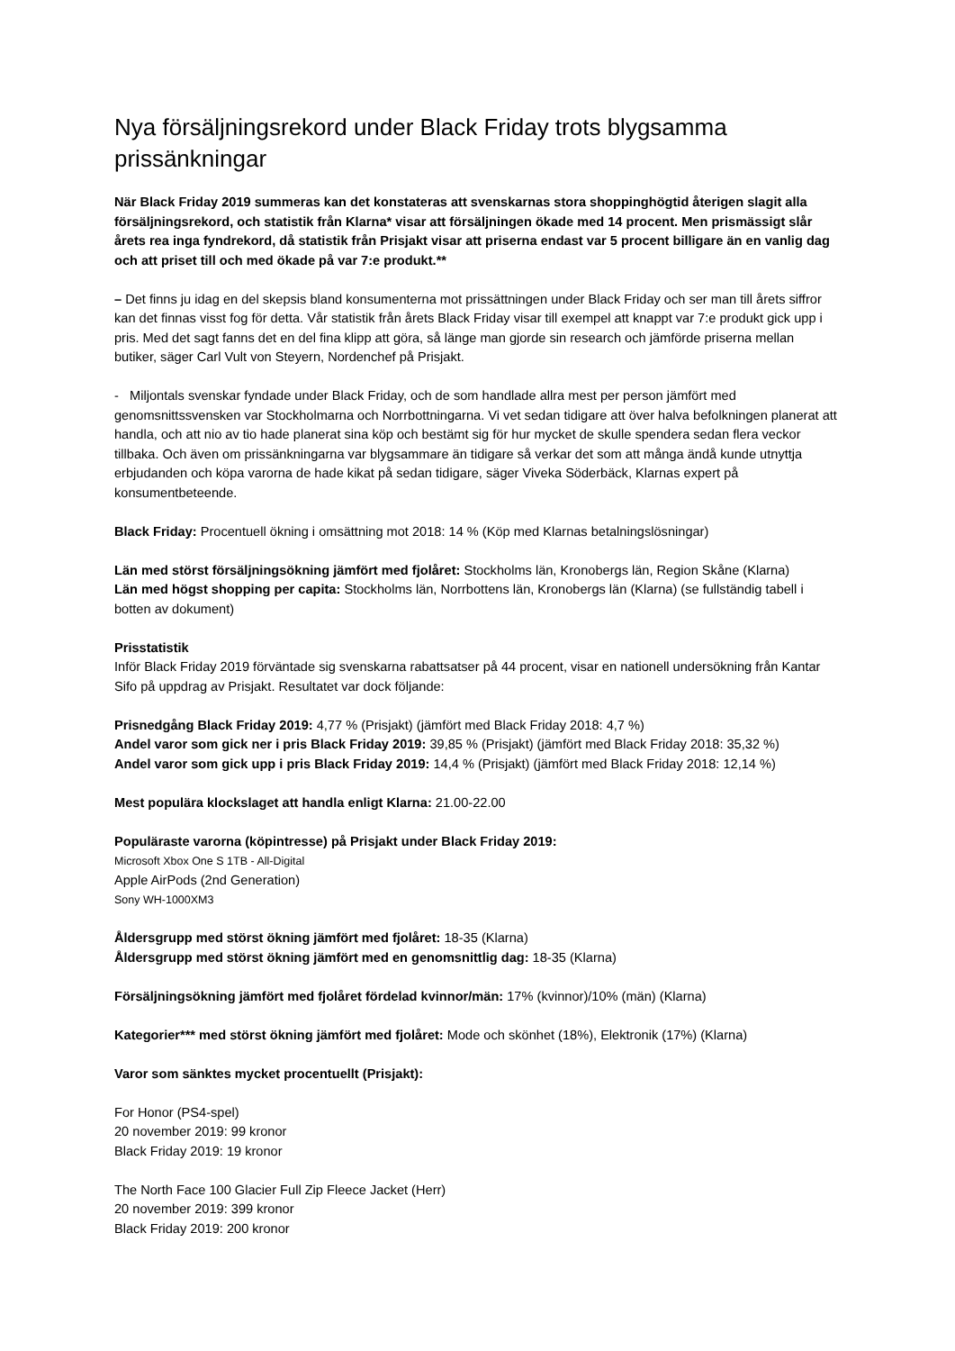Nya försäljningsrekord under Black Friday trots blygsamma prissänkningar
När Black Friday 2019 summeras kan det konstateras att svenskarnas stora shoppinghögtid återigen slagit alla försäljningsrekord, och statistik från Klarna* visar att försäljningen ökade med 14 procent. Men prismässigt slår årets rea inga fyndrekord, då statistik från Prisjakt visar att priserna endast var 5 procent billigare än en vanlig dag och att priset till och med ökade på var 7:e produkt.**
– Det finns ju idag en del skepsis bland konsumenterna mot prissättningen under Black Friday och ser man till årets siffror kan det finnas visst fog för detta. Vår statistik från årets Black Friday visar till exempel att knappt var 7:e produkt gick upp i pris. Med det sagt fanns det en del fina klipp att göra, så länge man gjorde sin research och jämförde priserna mellan butiker, säger Carl Vult von Steyern, Nordenchef på Prisjakt.
- Miljontals svenskar fyndade under Black Friday, och de som handlade allra mest per person jämfört med genomsnittssvensken var Stockholmarna och Norrbottningarna. Vi vet sedan tidigare att över halva befolkningen planerat att handla, och att nio av tio hade planerat sina köp och bestämt sig för hur mycket de skulle spendera sedan flera veckor tillbaka. Och även om prissänkningarna var blygsammare än tidigare så verkar det som att många ändå kunde utnyttja erbjudanden och köpa varorna de hade kikat på sedan tidigare, säger Viveka Söderbäck, Klarnas expert på konsumentbeteende.
Black Friday: Procentuell ökning i omsättning mot 2018: 14 % (Köp med Klarnas betalningslösningar)
Län med störst försäljningsökning jämfört med fjolåret: Stockholms län, Kronobergs län, Region Skåne (Klarna)
Län med högst shopping per capita: Stockholms län, Norrbottens län, Kronobergs län (Klarna) (se fullständig tabell i botten av dokument)
Prisstatistik
Inför Black Friday 2019 förväntade sig svenskarna rabattsatser på 44 procent, visar en nationell undersökning från Kantar Sifo på uppdrag av Prisjakt. Resultatet var dock följande:
Prisnedgång Black Friday 2019: 4,77 % (Prisjakt) (jämfört med Black Friday 2018: 4,7 %)
Andel varor som gick ner i pris Black Friday 2019: 39,85 % (Prisjakt) (jämfört med Black Friday 2018: 35,32 %)
Andel varor som gick upp i pris Black Friday 2019: 14,4 % (Prisjakt) (jämfört med Black Friday 2018: 12,14 %)
Mest populära klockslaget att handla enligt Klarna: 21.00-22.00
Populäraste varorna (köpintresse) på Prisjakt under Black Friday 2019:
Microsoft Xbox One S 1TB - All-Digital
Apple AirPods (2nd Generation)
Sony WH-1000XM3
Åldersgrupp med störst ökning jämfört med fjolåret: 18-35 (Klarna)
Åldersgrupp med störst ökning jämfört med en genomsnittlig dag: 18-35 (Klarna)
Försäljningsökning jämfört med fjolåret fördelad kvinnor/män: 17% (kvinnor)/10% (män) (Klarna)
Kategorier*** med störst ökning jämfört med fjolåret: Mode och skönhet (18%), Elektronik (17%) (Klarna)
Varor som sänktes mycket procentuellt (Prisjakt):
For Honor (PS4-spel)
20 november 2019: 99 kronor
Black Friday 2019: 19 kronor
The North Face 100 Glacier Full Zip Fleece Jacket (Herr)
20 november 2019: 399 kronor
Black Friday 2019: 200 kronor